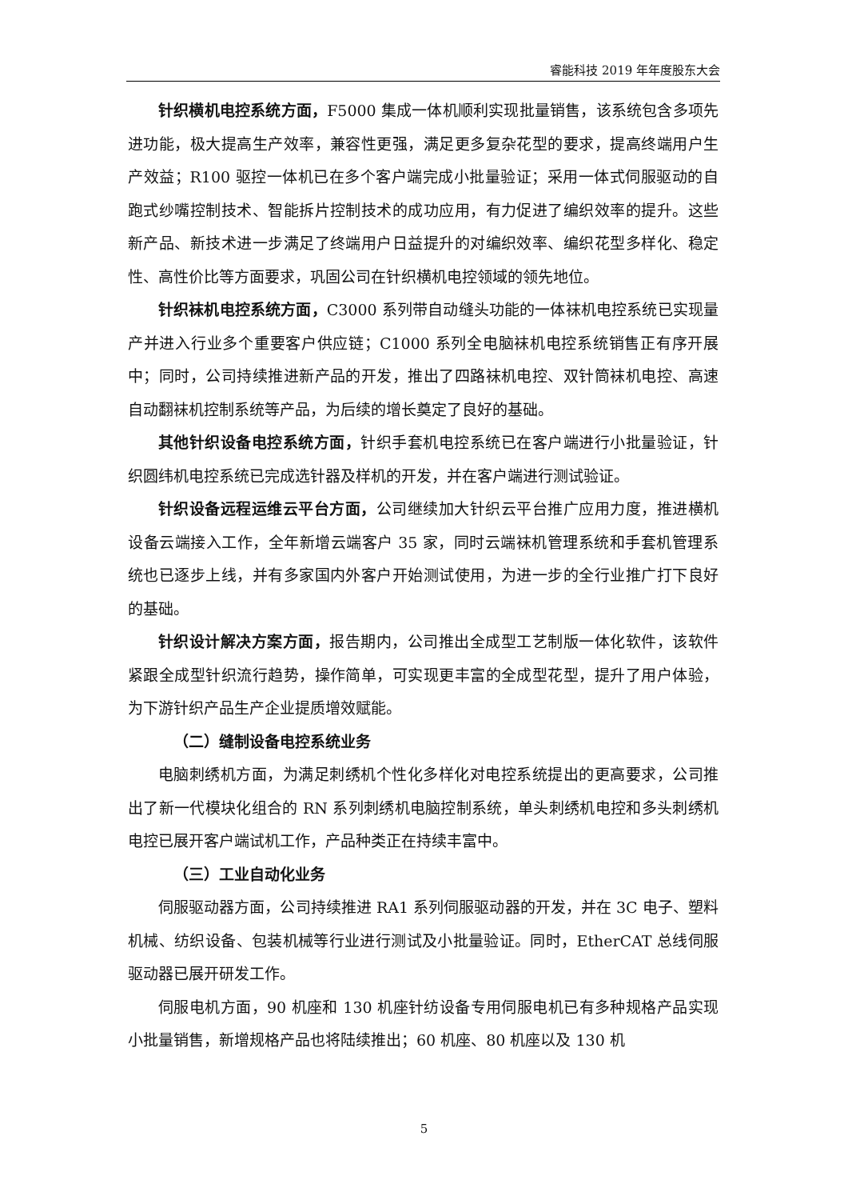睿能科技 2019 年年度股东大会
针织横机电控系统方面，F5000 集成一体机顺利实现批量销售，该系统包含多项先进功能，极大提高生产效率，兼容性更强，满足更多复杂花型的要求，提高终端用户生产效益；R100 驱控一体机已在多个客户端完成小批量验证；采用一体式伺服驱动的自跑式纱嘴控制技术、智能拆片控制技术的成功应用，有力促进了编织效率的提升。这些新产品、新技术进一步满足了终端用户日益提升的对编织效率、编织花型多样化、稳定性、高性价比等方面要求，巩固公司在针织横机电控领域的领先地位。
针织袜机电控系统方面，C3000 系列带自动缝头功能的一体袜机电控系统已实现量产并进入行业多个重要客户供应链；C1000 系列全电脑袜机电控系统销售正有序开展中；同时，公司持续推进新产品的开发，推出了四路袜机电控、双针筒袜机电控、高速自动翻袜机控制系统等产品，为后续的增长奠定了良好的基础。
其他针织设备电控系统方面，针织手套机电控系统已在客户端进行小批量验证，针织圆纬机电控系统已完成选针器及样机的开发，并在客户端进行测试验证。
针织设备远程运维云平台方面，公司继续加大针织云平台推广应用力度，推进横机设备云端接入工作，全年新增云端客户 35 家，同时云端袜机管理系统和手套机管理系统也已逐步上线，并有多家国内外客户开始测试使用，为进一步的全行业推广打下良好的基础。
针织设计解决方案方面，报告期内，公司推出全成型工艺制版一体化软件，该软件紧跟全成型针织流行趋势，操作简单，可实现更丰富的全成型花型，提升了用户体验，为下游针织产品生产企业提质增效赋能。
（二）缝制设备电控系统业务
电脑刺绣机方面，为满足刺绣机个性化多样化对电控系统提出的更高要求，公司推出了新一代模块化组合的 RN 系列刺绣机电脑控制系统，单头刺绣机电控和多头刺绣机电控已展开客户端试机工作，产品种类正在持续丰富中。
（三）工业自动化业务
伺服驱动器方面，公司持续推进 RA1 系列伺服驱动器的开发，并在 3C 电子、塑料机械、纺织设备、包装机械等行业进行测试及小批量验证。同时，EtherCAT 总线伺服驱动器已展开研发工作。
伺服电机方面，90 机座和 130 机座针纺设备专用伺服电机已有多种规格产品实现小批量销售，新增规格产品也将陆续推出；60 机座、80 机座以及 130 机
5